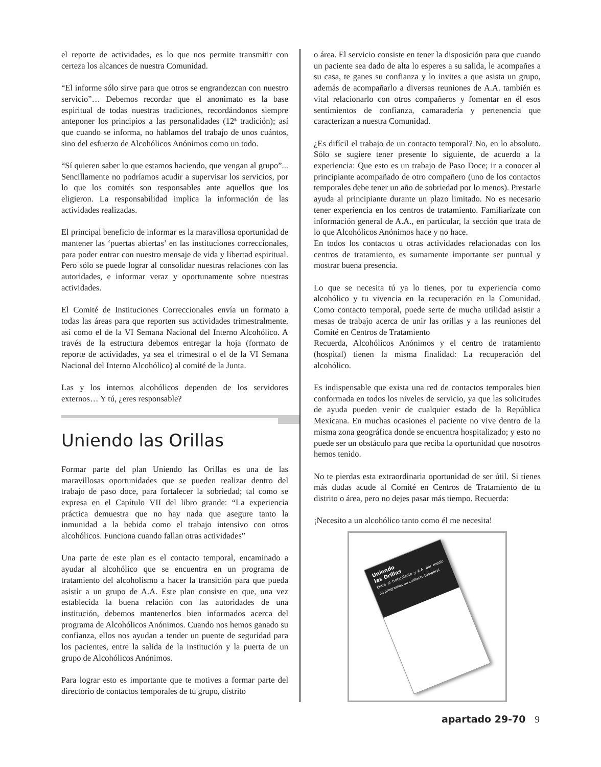el reporte de actividades, es lo que nos permite transmitir con certeza los alcances de nuestra Comunidad.
“El informe sólo sirve para que otros se engrandezcan con nuestro servicio”… Debemos recordar que el anonimato es la base espiritual de todas nuestras tradiciones, recordándonos siempre anteponer los principios a las personalidades (12ª tradición); así que cuando se informa, no hablamos del trabajo de unos cuántos, sino del esfuerzo de Alcohólicos Anónimos como un todo.
“Sí quieren saber lo que estamos haciendo, que vengan al grupo”... Sencillamente no podríamos acudir a supervisar los servicios, por lo que los comités son responsables ante aquellos que los eligieron. La responsabilidad implica la información de las actividades realizadas.
El principal beneficio de informar es la maravillosa oportunidad de mantener las ‘puertas abiertas’ en las instituciones correccionales, para poder entrar con nuestro mensaje de vida y libertad espiritual. Pero sólo se puede lograr al consolidar nuestras relaciones con las autoridades, e informar veraz y oportunamente sobre nuestras actividades.
El Comité de Instituciones Correccionales envía un formato a todas las áreas para que reporten sus actividades trimestralmente, así como el de la VI Semana Nacional del Interno Alcohólico. A través de la estructura debemos entregar la hoja (formato de reporte de actividades, ya sea el trimestral o el de la VI Semana Nacional del Interno Alcohólico) al comité de la Junta.
Las y los internos alcohólicos dependen de los servidores externos… Y tú, ¿eres responsable?
Uniendo las Orillas
Formar parte del plan Uniendo las Orillas es una de las maravillosas oportunidades que se pueden realizar dentro del trabajo de paso doce, para fortalecer la sobriedad; tal como se expresa en el Capítulo VII del libro grande: “La experiencia práctica demuestra que no hay nada que asegure tanto la inmunidad a la bebida como el trabajo intensivo con otros alcohólicos. Funciona cuando fallan otras actividades”
Una parte de este plan es el contacto temporal, encaminado a ayudar al alcohólico que se encuentra en un programa de tratamiento del alcoholismo a hacer la transición para que pueda asistir a un grupo de A.A. Este plan consiste en que, una vez establecida la buena relación con las autoridades de una institución, debemos mantenerlos bien informados acerca del programa de Alcohólicos Anónimos. Cuando nos hemos ganado su confianza, ellos nos ayudan a tender un puente de seguridad para los pacientes, entre la salida de la institución y la puerta de un grupo de Alcohólicos Anónimos.
Para lograr esto es importante que te motives a formar parte del directorio de contactos temporales de tu grupo, distrito
o área. El servicio consiste en tener la disposición para que cuando un paciente sea dado de alta lo esperes a su salida, le acompañes a su casa, te ganes su confianza y lo invites a que asista un grupo, además de acompañarlo a diversas reuniones de A.A. también es vital relacionarlo con otros compañeros y fomentar en él esos sentimientos de confianza, camaradería y pertenencia que caracterizan a nuestra Comunidad.
¿Es difícil el trabajo de un contacto temporal? No, en lo absoluto. Sólo se sugiere tener presente lo siguiente, de acuerdo a la experiencia: Que esto es un trabajo de Paso Doce; ir a conocer al principiante acompañado de otro compañero (uno de los contactos temporales debe tener un año de sobriedad por lo menos). Prestarle ayuda al principiante durante un plazo limitado. No es necesario tener experiencia en los centros de tratamiento. Familiarízate con información general de A.A., en particular, la sección que trata de lo que Alcohólicos Anónimos hace y no hace.
En todos los contactos u otras actividades relacionadas con los centros de tratamiento, es sumamente importante ser puntual y mostrar buena presencia.
Lo que se necesita tú ya lo tienes, por tu experiencia como alcohólico y tu vivencia en la recuperación en la Comunidad. Como contacto temporal, puede serte de mucha utilidad asistir a mesas de trabajo acerca de unir las orillas y a las reuniones del Comité en Centros de Tratamiento
Recuerda, Alcohólicos Anónimos y el centro de tratamiento (hospital) tienen la misma finalidad: La recuperación del alcohólico.
Es indispensable que exista una red de contactos temporales bien conformada en todos los niveles de servicio, ya que las solicitudes de ayuda pueden venir de cualquier estado de la República Mexicana. En muchas ocasiones el paciente no vive dentro de la misma zona geográfica donde se encuentra hospitalizado; y esto no puede ser un obstáculo para que reciba la oportunidad que nosotros hemos tenido.
No te pierdas esta extraordinaria oportunidad de ser útil. Si tienes más dudas acude al Comité en Centros de Tratamiento de tu distrito o área, pero no dejes pasar más tiempo. Recuerda:
¡Necesito a un alcohólico tanto como él me necesita!
Uniendo
las Orillas
Entre el tratamiento y A.A. por medio de programas de contacto temporal
apartado 29-70 9